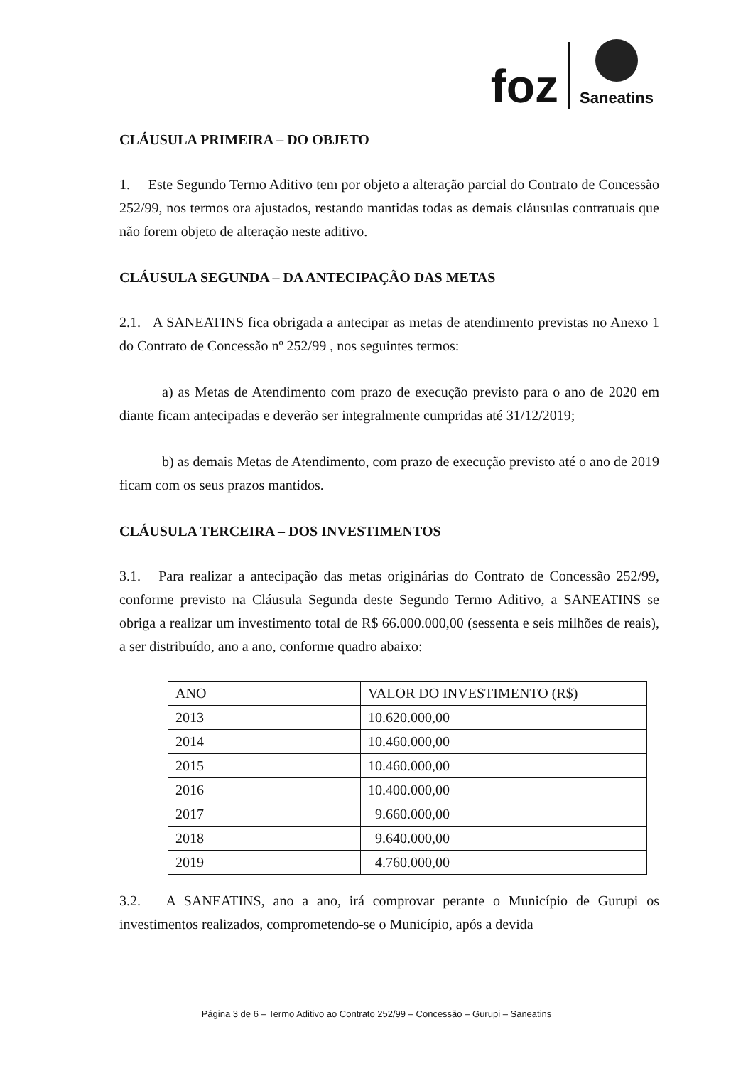foz
Saneatins
CLÁUSULA PRIMEIRA – DO OBJETO
1. Este Segundo Termo Aditivo tem por objeto a alteração parcial do Contrato de Concessão 252/99, nos termos ora ajustados, restando mantidas todas as demais cláusulas contratuais que não forem objeto de alteração neste aditivo.
CLÁUSULA SEGUNDA – DA ANTECIPAÇÃO DAS METAS
2.1. A SANEATINS fica obrigada a antecipar as metas de atendimento previstas no Anexo 1 do Contrato de Concessão nº 252/99 , nos seguintes termos:
a) as Metas de Atendimento com prazo de execução previsto para o ano de 2020 em diante ficam antecipadas e deverão ser integralmente cumpridas até 31/12/2019;
b) as demais Metas de Atendimento, com prazo de execução previsto até o ano de 2019 ficam com os seus prazos mantidos.
CLÁUSULA TERCEIRA – DOS INVESTIMENTOS
3.1. Para realizar a antecipação das metas originárias do Contrato de Concessão 252/99, conforme previsto na Cláusula Segunda deste Segundo Termo Aditivo, a SANEATINS se obriga a realizar um investimento total de R$ 66.000.000,00 (sessenta e seis milhões de reais), a ser distribuído, ano a ano, conforme quadro abaixo:
| ANO | VALOR DO INVESTIMENTO (R$) |
| 2013 | 10.620.000,00 |
| 2014 | 10.460.000,00 |
| 2015 | 10.460.000,00 |
| 2016 | 10.400.000,00 |
| 2017 | 9.660.000,00 |
| 2018 | 9.640.000,00 |
| 2019 | 4.760.000,00 |
3.2. A SANEATINS, ano a ano, irá comprovar perante o Município de Gurupi os investimentos realizados, comprometendo-se o Município, após a devida
Página 3 de 6 – Termo Aditivo ao Contrato 252/99 – Concessão – Gurupi – Saneatins